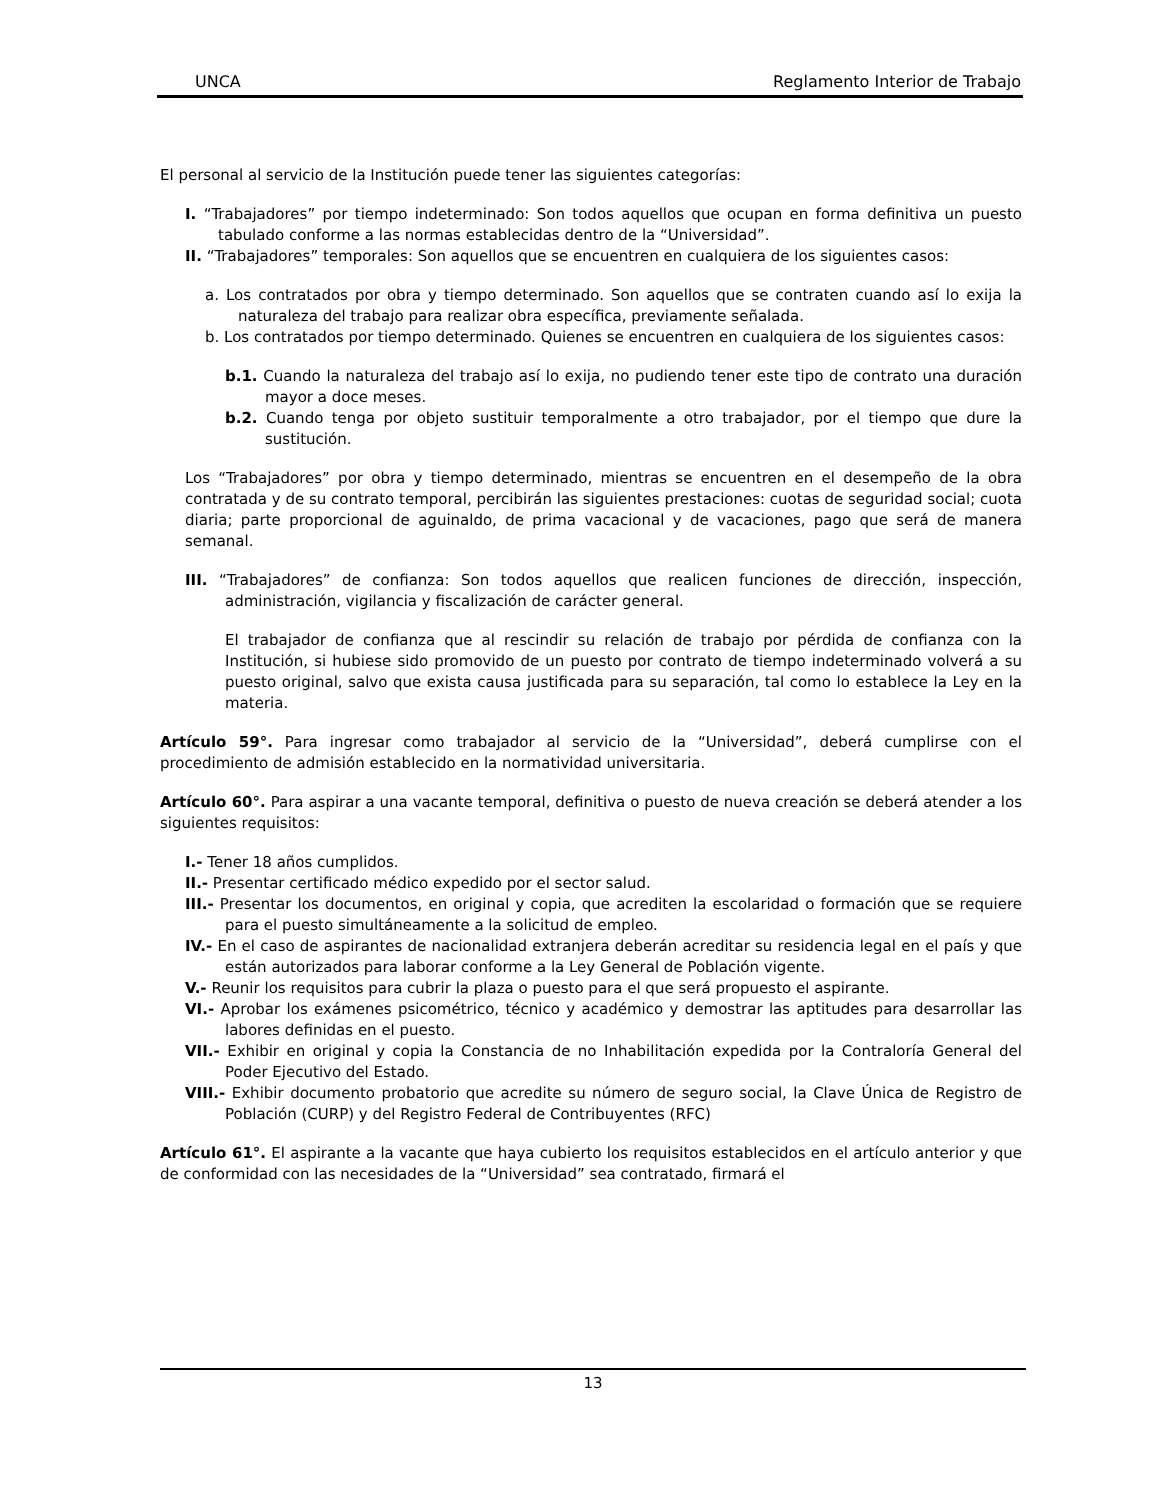UNCA Reglamento Interior de Trabajo
El personal al servicio de la Institución puede tener las siguientes categorías:
I. “Trabajadores” por tiempo indeterminado: Son todos aquellos que ocupan en forma definitiva un puesto tabulado conforme a las normas establecidas dentro de la “Universidad”.
II. “Trabajadores” temporales: Son aquellos que se encuentren en cualquiera de los siguientes casos:
a. Los contratados por obra y tiempo determinado. Son aquellos que se contraten cuando así lo exija la naturaleza del trabajo para realizar obra específica, previamente señalada.
b. Los contratados por tiempo determinado. Quienes se encuentren en cualquiera de los siguientes casos:
b.1. Cuando la naturaleza del trabajo así lo exija, no pudiendo tener este tipo de contrato una duración mayor a doce meses.
b.2. Cuando tenga por objeto sustituir temporalmente a otro trabajador, por el tiempo que dure la sustitución.
Los “Trabajadores” por obra y tiempo determinado, mientras se encuentren en el desempeño de la obra contratada y de su contrato temporal, percibirán las siguientes prestaciones: cuotas de seguridad social; cuota diaria; parte proporcional de aguinaldo, de prima vacacional y de vacaciones, pago que será de manera semanal.
III. “Trabajadores” de confianza: Son todos aquellos que realicen funciones de dirección, inspección, administración, vigilancia y fiscalización de carácter general.
El trabajador de confianza que al rescindir su relación de trabajo por pérdida de confianza con la Institución, si hubiese sido promovido de un puesto por contrato de tiempo indeterminado volverá a su puesto original, salvo que exista causa justificada para su separación, tal como lo establece la Ley en la materia.
Artículo 59°. Para ingresar como trabajador al servicio de la “Universidad”, deberá cumplirse con el procedimiento de admisión establecido en la normatividad universitaria.
Artículo 60°. Para aspirar a una vacante temporal, definitiva o puesto de nueva creación se deberá atender a los siguientes requisitos:
I.- Tener 18 años cumplidos.
II.- Presentar certificado médico expedido por el sector salud.
III.- Presentar los documentos, en original y copia, que acrediten la escolaridad o formación que se requiere para el puesto simultáneamente a la solicitud de empleo.
IV.- En el caso de aspirantes de nacionalidad extranjera deberán acreditar su residencia legal en el país y que están autorizados para laborar conforme a la Ley General de Población vigente.
V.- Reunir los requisitos para cubrir la plaza o puesto para el que será propuesto el aspirante.
VI.- Aprobar los exámenes psicométrico, técnico y académico y demostrar las aptitudes para desarrollar las labores definidas en el puesto.
VII.- Exhibir en original y copia la Constancia de no Inhabilitación expedida por la Contraloría General del Poder Ejecutivo del Estado.
VIII.- Exhibir documento probatorio que acredite su número de seguro social, la Clave Única de Registro de Población (CURP) y del Registro Federal de Contribuyentes (RFC)
Artículo 61°. El aspirante a la vacante que haya cubierto los requisitos establecidos en el artículo anterior y que de conformidad con las necesidades de la “Universidad” sea contratado, firmará el
13